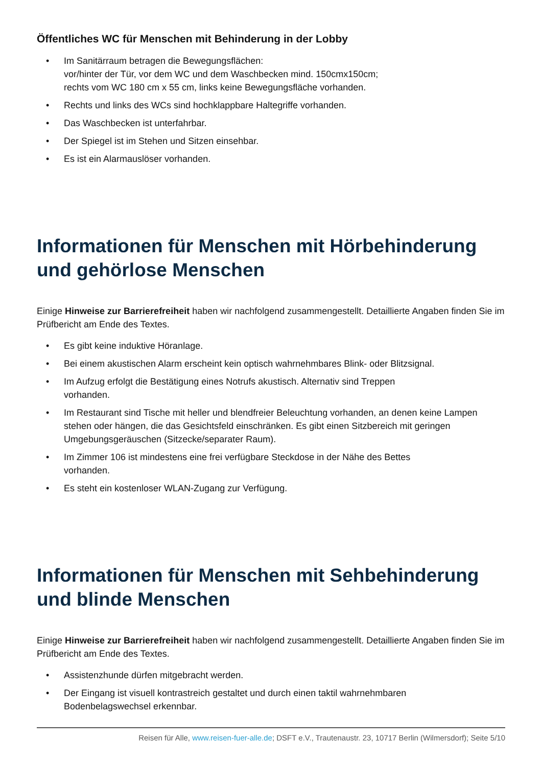Öffentliches WC für Menschen mit Behinderung in der Lobby
• Im Sanitärraum betragen die Bewegungsflächen:
vor/hinter der Tür, vor dem WC und dem Waschbecken mind. 150cmx150cm;
rechts vom WC 180 cm x 55 cm, links keine Bewegungsfläche vorhanden.
• Rechts und links des WCs sind hochklappbare Haltegriffe vorhanden.
• Das Waschbecken ist unterfahrbar.
• Der Spiegel ist im Stehen und Sitzen einsehbar.
• Es ist ein Alarmauslöser vorhanden.
Informationen für Menschen mit Hörbehinderung und gehörlose Menschen
Einige Hinweise zur Barrierefreiheit haben wir nachfolgend zusammengestellt. Detaillierte Angaben finden Sie im Prüfbericht am Ende des Textes.
• Es gibt keine induktive Höranlage.
• Bei einem akustischen Alarm erscheint kein optisch wahrnehmbares Blink- oder Blitzsignal.
• Im Aufzug erfolgt die Bestätigung eines Notrufs akustisch. Alternativ sind Treppen
vorhanden.
• Im Restaurant sind Tische mit heller und blendfreier Beleuchtung vorhanden, an denen keine Lampen stehen oder hängen, die das Gesichtsfeld einschränken. Es gibt einen Sitzbereich mit geringen Umgebungsgeräuschen (Sitzecke/separater Raum).
• Im Zimmer 106 ist mindestens eine frei verfügbare Steckdose in der Nähe des Bettes
vorhanden.
• Es steht ein kostenloser WLAN-Zugang zur Verfügung.
Informationen für Menschen mit Sehbehinderung und blinde Menschen
Einige Hinweise zur Barrierefreiheit haben wir nachfolgend zusammengestellt. Detaillierte Angaben finden Sie im Prüfbericht am Ende des Textes.
• Assistenzhunde dürfen mitgebracht werden.
• Der Eingang ist visuell kontrastreich gestaltet und durch einen taktil wahrnehmbaren
Bodenbelagswechsel erkennbar.
Reisen für Alle, www.reisen-fuer-alle.de; DSFT e.V., Trautenaustr. 23, 10717 Berlin (Wilmersdorf); Seite 5/10